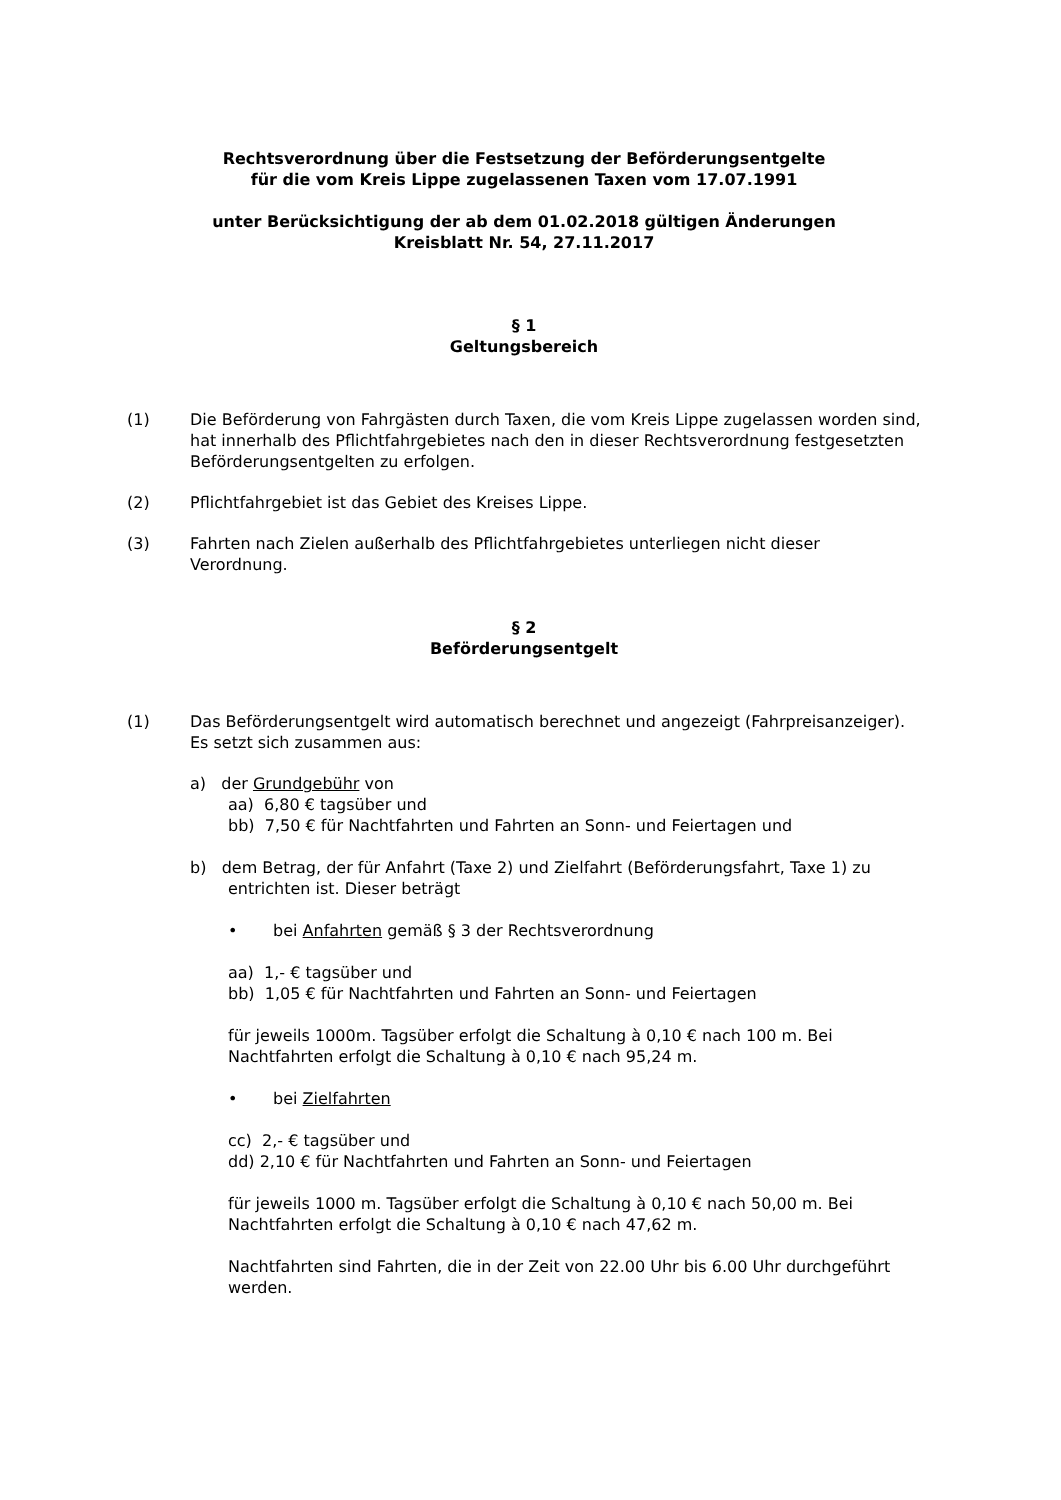Rechtsverordnung über die Festsetzung der Beförderungsentgelte
für die vom Kreis Lippe zugelassenen Taxen vom 17.07.1991
unter Berücksichtigung der ab dem 01.02.2018 gültigen Änderungen
Kreisblatt Nr. 54, 27.11.2017
§ 1
Geltungsbereich
(1) Die Beförderung von Fahrgästen durch Taxen, die vom Kreis Lippe zugelassen worden sind, hat innerhalb des Pflichtfahrgebietes nach den in dieser Rechtsverordnung festgesetzten Beförderungsentgelten zu erfolgen.
(2) Pflichtfahrgebiet ist das Gebiet des Kreises Lippe.
(3) Fahrten nach Zielen außerhalb des Pflichtfahrgebietes unterliegen nicht dieser Verordnung.
§ 2
Beförderungsentgelt
(1) Das Beförderungsentgelt wird automatisch berechnet und angezeigt (Fahrpreisanzeiger). Es setzt sich zusammen aus:
a) der Grundgebühr von
aa) 6,80 € tagsüber und
bb) 7,50 € für Nachtfahrten und Fahrten an Sonn- und Feiertagen und
b) dem Betrag, der für Anfahrt (Taxe 2) und Zielfahrt (Beförderungsfahrt, Taxe 1) zu
entrichten ist. Dieser beträgt
• bei Anfahrten gemäß § 3 der Rechtsverordnung
aa) 1,- € tagsüber und
bb) 1,05 € für Nachtfahrten und Fahrten an Sonn- und Feiertagen
für jeweils 1000m. Tagsüber erfolgt die Schaltung à 0,10 € nach 100 m. Bei Nachtfahrten erfolgt die Schaltung à 0,10 € nach 95,24 m.
• bei Zielfahrten
cc) 2,- € tagsüber und
dd) 2,10 € für Nachtfahrten und Fahrten an Sonn- und Feiertagen
für jeweils 1000 m. Tagsüber erfolgt die Schaltung à 0,10 € nach 50,00 m. Bei Nachtfahrten erfolgt die Schaltung à 0,10 € nach 47,62 m.
Nachtfahrten sind Fahrten, die in der Zeit von 22.00 Uhr bis 6.00 Uhr durchgeführt werden.